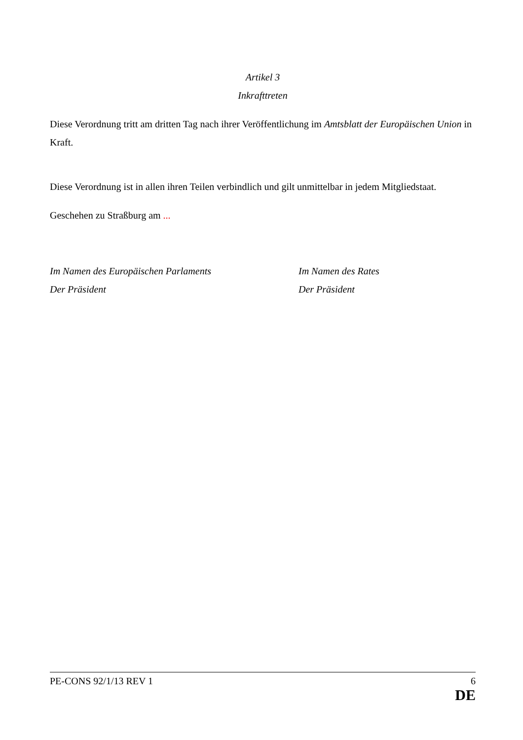Artikel 3
Inkrafttreten
Diese Verordnung tritt am dritten Tag nach ihrer Veröffentlichung im Amtsblatt der Europäischen Union in Kraft.
Diese Verordnung ist in allen ihren Teilen verbindlich und gilt unmittelbar in jedem Mitgliedstaat.
Geschehen zu Straßburg am ...
Im Namen des Europäischen Parlaments
Der Präsident
Im Namen des Rates
Der Präsident
PE-CONS 92/1/13 REV 1 6
DE